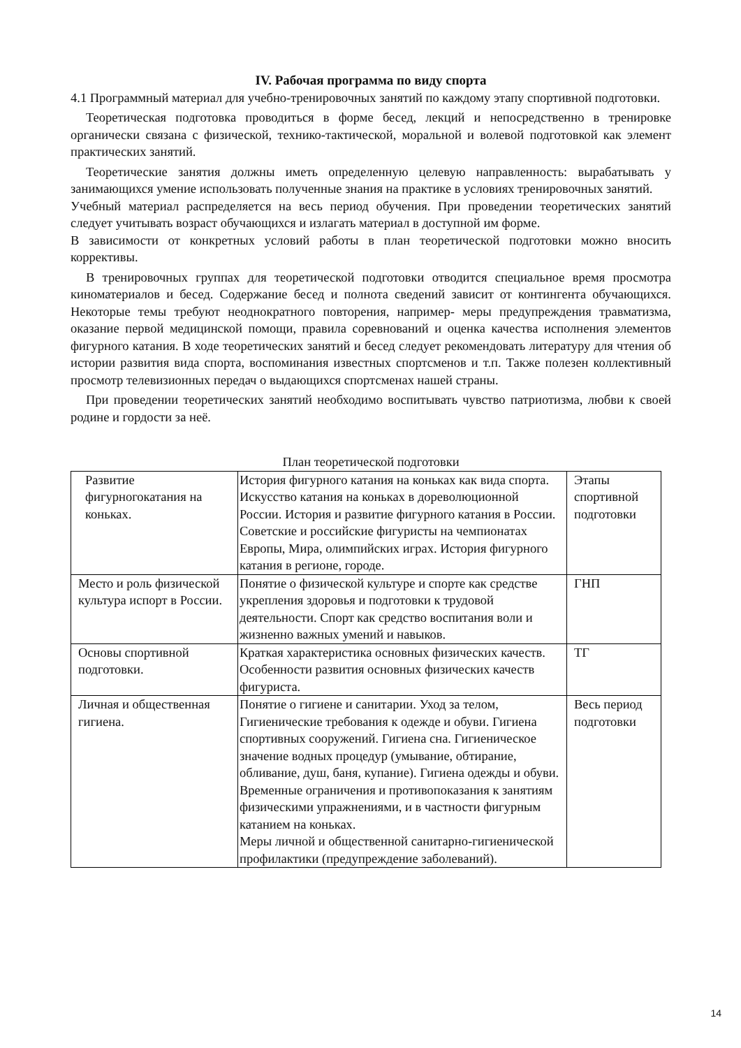IV. Рабочая программа по виду спорта
4.1 Программный материал для учебно-тренировочных занятий по каждому этапу спортивной подготовки.
Теоретическая подготовка проводиться в форме бесед, лекций и непосредственно в тренировке органически связана с физической, технико-тактической, моральной и волевой подготовкой как элемент практических занятий.
Теоретические занятия должны иметь определенную целевую направленность: вырабатывать у занимающихся умение использовать полученные знания на практике в условиях тренировочных занятий.
Учебный материал распределяется на весь период обучения. При проведении теоретических занятий следует учитывать возраст обучающихся и излагать материал в доступной им форме.
В зависимости от конкретных условий работы в план теоретической подготовки можно вносить коррективы.
В тренировочных группах для теоретической подготовки отводится специальное время просмотра киноматериалов и бесед. Содержание бесед и полнота сведений зависит от контингента обучающихся. Некоторые темы требуют неоднократного повторения, например- меры предупреждения травматизма, оказание первой медицинской помощи, правила соревнований и оценка качества исполнения элементов фигурного катания. В ходе теоретических занятий и бесед следует рекомендовать литературу для чтения об истории развития вида спорта, воспоминания известных спортсменов и т.п. Также полезен коллективный просмотр телевизионных передач о выдающихся спортсменах нашей страны.
При проведении теоретических занятий необходимо воспитывать чувство патриотизма, любви к своей родине и гордости за неё.
План теоретической подготовки
| Развитие фигурногокатания на коньках. | История фигурного катания на коньках как вида спорта. Искусство катания на коньках в дореволюционной России. История и развитие фигурного катания в России. Советские и российские фигуристы на чемпионатах Европы, Мира, олимпийских играх. История фигурного катания в регионе, городе. | Этапы спортивной подготовки |
| Место и роль физической культура испорт в России. | Понятие о физической культуре и спорте как средстве укрепления здоровья и подготовки к трудовой деятельности. Спорт как средство воспитания воли и жизненно важных умений и навыков. | ГНП |
| Основы спортивной подготовки. | Краткая характеристика основных физических качеств. Особенности развития основных физических качеств фигуриста. | ТГ |
| Личная и общественная гигиена. | Понятие о гигиене и санитарии. Уход за телом, Гигиенические требования к одежде и обуви. Гигиена спортивных сооружений. Гигиена сна. Гигиеническое значение водных процедур (умывание, обтирание, обливание, душ, баня, купание). Гигиена одежды и обуви. Временные ограничения и противопоказания к занятиям физическими упражнениями, и в частности фигурным катанием на коньках. Меры личной и общественной санитарно-гигиенической профилактики (предупреждение заболеваний). | Весь период подготовки |
14